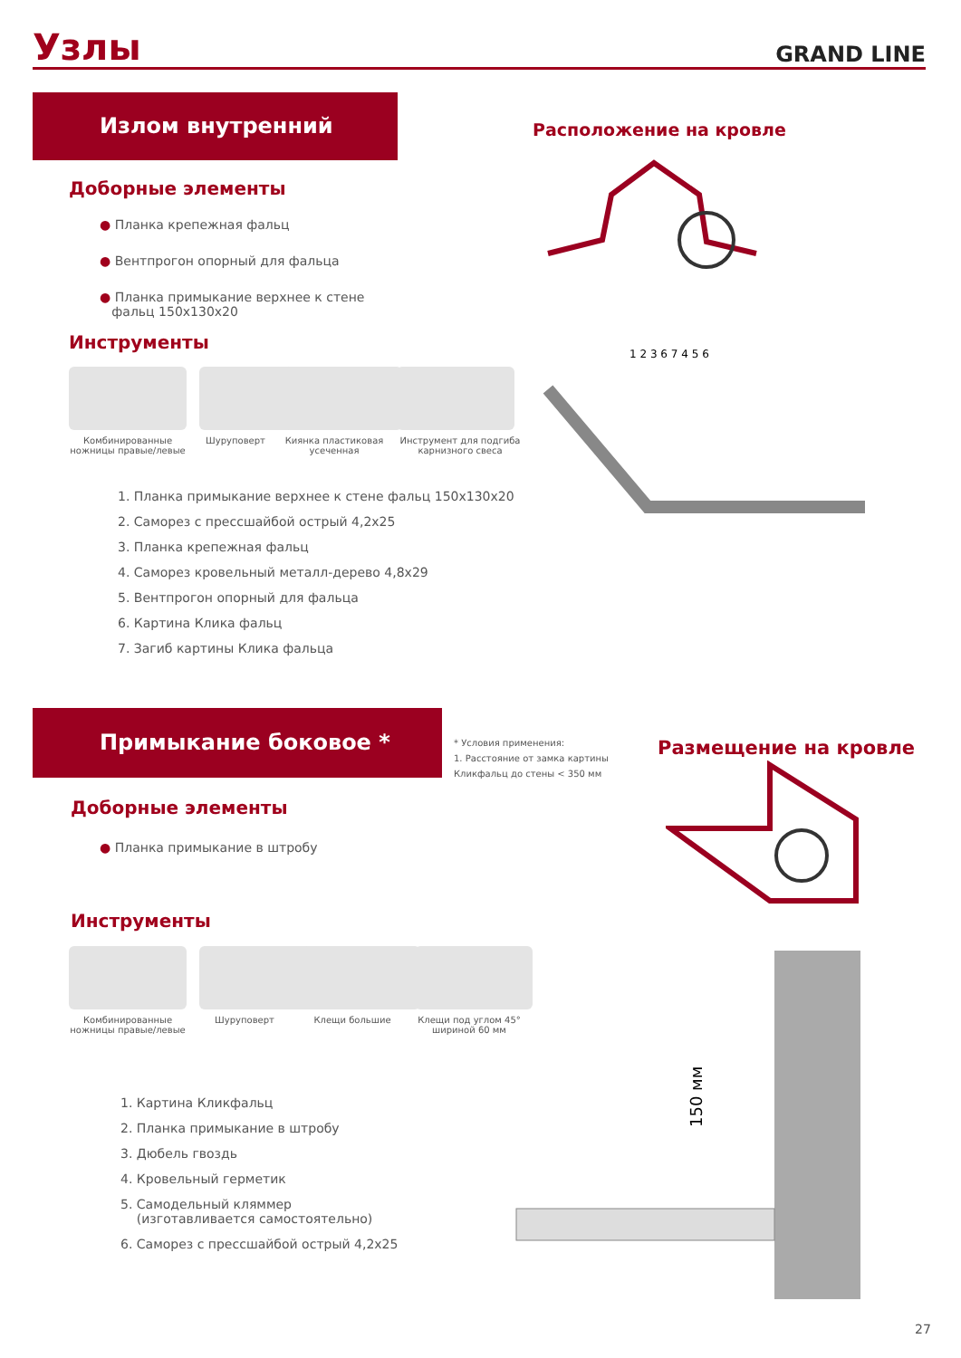Узлы
GRAND LINE
Излом внутренний
Расположение на кровле
Доборные элементы
● Планка крепежная фальц
● Вентпрогон опорный для фальца
● Планка примыкание верхнее к стене
фальц 150x130x20
Инструменты
Комбинированные ножницы правые/левые
Шуруповерт Киянка пластиковая усеченная
Инструмент для подгиба карнизного свеса
1. Планка примыкание верхнее к стене фальц 150x130x20
2. Саморез с прессшайбой острый 4,2x25
3. Планка крепежная фальц
4. Саморез кровельный металл-дерево 4,8x29
5. Вентпрогон опорный для фальца
6. Картина Клика фальц
7. Загиб картины Клика фальца
1 2 3 6 7 4 5 6
Примыкание боковое *
* Условия применения:
1. Расстояние от замка картины
Кликфальц до стены < 350 мм
Размещение на кровле
Доборные элементы
● Планка примыкание в штробу
Инструменты
Комбинированные ножницы правые/левые
Шуруповерт Клещи большие Клещи под углом 45° шириной 60 мм
1. Картина Кликфальц
2. Планка примыкание в штробу
3. Дюбель гвоздь
4. Кровельный герметик
5. Самодельный кляммер
(изготавливается самостоятельно)
6. Саморез с прессшайбой острый 4,2x25
150 мм
27